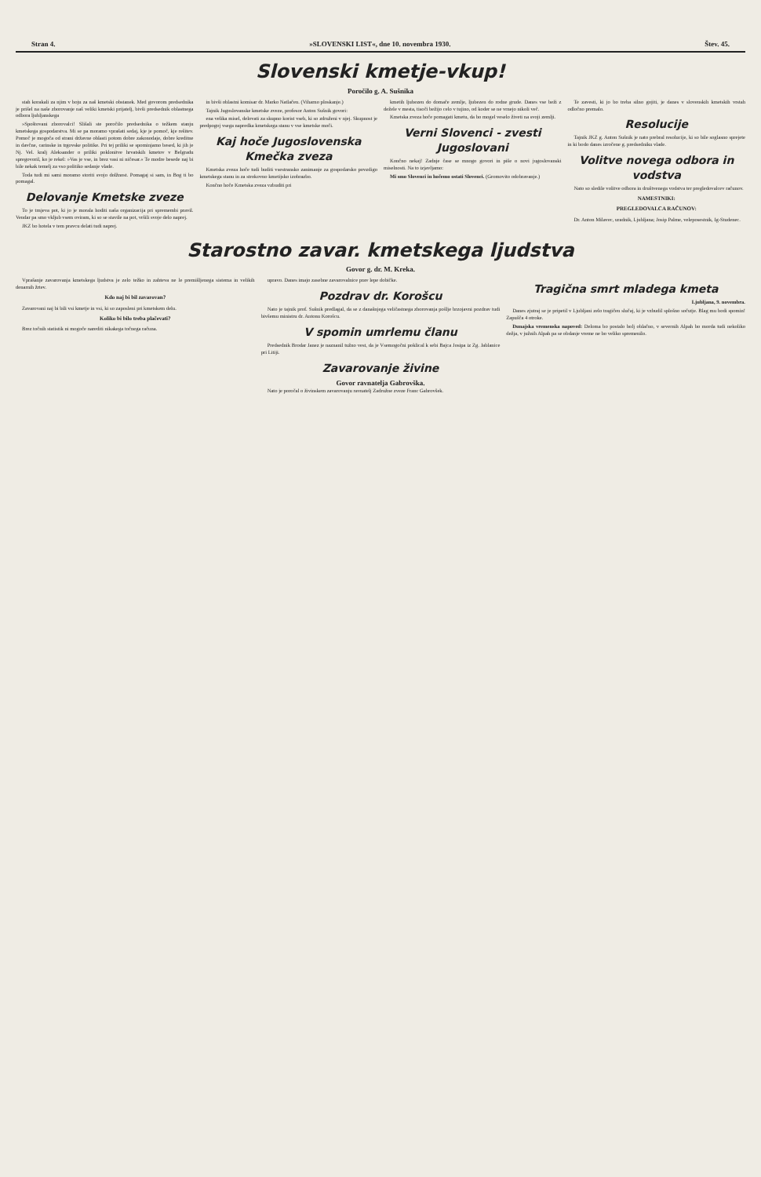Stran 4. »SLOVENSKI LIST«, dne 10. novembra 1930. Štev. 45.
Slovenski kmetje-vkup!
Poročilo g. A. Sušnika
stah korakali za njim v boju za naš kmetski obstanek. Med govorom predsednika je prišel na naše zborovanje naš veliki kmetski prijatelj, bivši predsednik oblastnega odbora ljubljanskega
»Spoštovani zborovalci! Slišali ste poročilo predsednika o težkem stanju kmetskega gospodarstva. Mi se pa moramo vprašati sedaj, kje je pomoč, kje rešitev. Pomoč je mogoča od strani državne oblasti potom dobre zakonodaje, dobre kreditne in davčne, carinske in trgovske politike. Pri tej priliki se spominjamo besed, ki jih je Nj. Vel. kralj Aleksander o priliki poklonitve hrvatskih kmetov v Belgradu spregovoril, ko je rekel: »Vas je vse, in brez vasi ni ničesar.« Te modre besede naj bi bile nekak temelj za vso politiko sedanje vlade.
Toda tudi mi sami moramo storiti svojo dolžnost. Pomagaj si sam, in Bog ti bo pomagal.
Delovanje Kmetske zveze
To je trnjeva pot, ki jo je morala hoditi naša organizacija pri spremembi pravil. Vendar pa smo vkljub vsem oviram, ki so se stavile na pot, vršili svoje delo naprej.
JKZ bo hotela v tem pravcu delati tudi naprej.
in bivši oblastni komisar dr. Marko Natlačen. (Viharno ploskanje.)
Tajnik Jugoslovanske kmetske zveze, profesor Anton Sušnik govori:
ena velika misel, delovati za skupno korist vseh, ki so združeni v njej. Skupnost je predpogoj vsega napredka kmetskega stanu v vse kmetske moči.
Kaj hoče Jugoslovenska Kmečka zveza
Kmetska zveza hoče tudi buditi vsestransko zanimanje za gospodarsko povzdigo kmetskega stanu in za strokovno kmetijsko izobrazbo.
Končno hoče Kmetska zveza vzbuditi pri
kmetih ljubezen do domače zemlje, ljubezen do rodne grude. Danes vse beži z dežele v mesta, tisoči bežijo celo v tujino, od koder se ne vrnejo nikoli več.
Kmetska zveza hoče pomagati kmetu, da bo mogel veselo živeti na svoji zemlji.
Verni Slovenci - zvesti Jugoslovani
Končno nekaj! Zadnje čase se mnogo govori in piše o novi jugoslovanski miselnosti. Na to izjavljamo:
Mi smo Slovenci in hočemo ostati Slovenci. (Gromovito odobravanje.)
Te zavesti, ki jo bo treba silno gojiti, je danes v slovenskih kmetskih vrstah odločno premalo.
Resolucije
Tajnik JKZ g. Anton Sušnik je nato prebral resolucije, ki so bile soglasno sprejete in ki bodo danes izročene g. predsedniku vlade.
Volitve novega odbora in vodstva
Nato so sledile volitve odbora in društvenega vodstva ter pregledovalcev računov.
NAMESTNIKI:
PREGLEDOVALCA RAČUNOV:
Dr. Anton Milavec, uradnik, Ljubljana; Josip Palme, veleposestnik, Ig-Studenec.
Starostno zavar. kmetskega ljudstva
Govor g. dr. M. Kreka.
Vprašanje zavarovanja kmetskega ljudstva je zelo težko in zahteva ne le premišljenega sistema in velikih denarnih žrtev.
Kdo naj bi bil zavarovan?
Zavarovani naj bi bili vsi kmetje in vsi, ki so zaposleni pri kmetskem delu.
Koliko bi bilo treba plačevati?
Brez točnih statistik ni mogoče narediti nikakega točnega računa.
upravo. Danes imajo zasebne zavarovalnice prav lepe dobičke.
Pozdrav dr. Korošcu
Nato je tajnik prof. Sušnik predlagal, da se z današnjega veličastnega zborovanja pošlje brzojavni pozdrav tudi bivšemu ministru dr. Antonu Korošcu.
V spomin umrlemu članu
Predsednik Brodar Janez je naznanil tužno vest, da je Vsemogočni poklical k sebi Bajca Josipa iz Zg. Jablanice pri Litiji.
Zavarovanje živine
Govor ravnatelja Gabrovška.
Nato je poročal o živinskem zavarovanju ravnatelj Zadružne zveze Franc Gabrovšek.
Tragična smrt mladega kmeta
Ljubljana, 9. novembra.
Danes zjutraj se je pripetil v Ljubljani zelo tragičen slučaj, ki je vzbudil splošno sočutje. Blag mu bodi spomin! Zapušča 4 otroke.
Dunajska vremenska napoved: Deloma bo postalo bolj oblačno, v severnih Alpah bo morda tudi nekoliko dežja, v južnih Alpah pa se obdanje vreme ne bo veliko spremenilo.